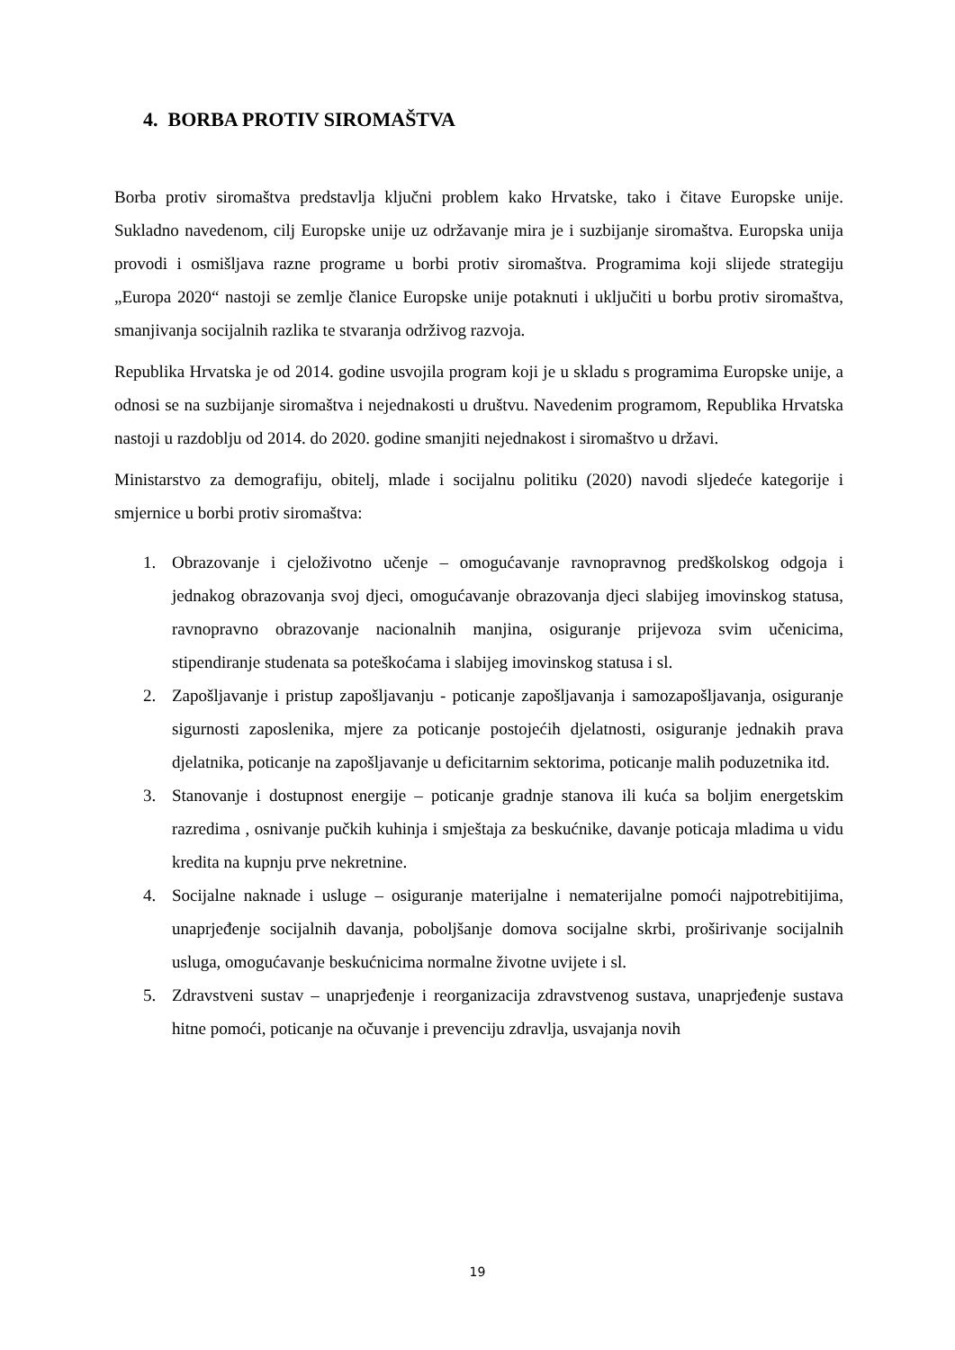4. BORBA PROTIV SIROMAŠTVA
Borba protiv siromaštva predstavlja ključni problem kako Hrvatske, tako i čitave Europske unije. Sukladno navedenom, cilj Europske unije uz održavanje mira je i suzbijanje siromaštva. Europska unija provodi i osmišljava razne programe u borbi protiv siromaštva. Programima koji slijede strategiju „Europa 2020“ nastoji se zemlje članice Europske unije potaknuti i uključiti u borbu protiv siromaštva, smanjivanja socijalnih razlika te stvaranja održivog razvoja.
Republika Hrvatska je od 2014. godine usvojila program koji je u skladu s programima Europske unije, a odnosi se na suzbijanje siromaštva i nejednakosti u društvu. Navedenim programom, Republika Hrvatska nastoji u razdoblju od 2014. do 2020. godine smanjiti nejednakost i siromaštvo u državi.
Ministarstvo za demografiju, obitelj, mlade i socijalnu politiku (2020) navodi sljedeće kategorije i smjernice u borbi protiv siromaštva:
1. Obrazovanje i cjeloživotno učenje – omogućavanje ravnopravnog predškolskog odgoja i jednakog obrazovanja svoj djeci, omogućavanje obrazovanja djeci slabijeg imovinskog statusa, ravnopravno obrazovanje nacionalnih manjina, osiguranje prijevoza svim učenicima, stipendiranje studenata sa poteškoćama i slabijeg imovinskog statusa i sl.
2. Zapošljavanje i pristup zapošljavanju - poticanje zapošljavanja i samozapošljavanja, osiguranje sigurnosti zaposlenika, mjere za poticanje postojećih djelatnosti, osiguranje jednakih prava djelatnika, poticanje na zapošljavanje u deficitarnim sektorima, poticanje malih poduzetnika itd.
3. Stanovanje i dostupnost energije – poticanje gradnje stanova ili kuća sa boljim energetskim razredima , osnivanje pučkih kuhinja i smještaja za beskućnike, davanje poticaja mladima u vidu kredita na kupnju prve nekretnine.
4. Socijalne naknade i usluge – osiguranje materijalne i nematerijalne pomoći najpotrebitijima, unaprjeđenje socijalnih davanja, poboljšanje domova socijalne skrbi, proširivanje socijalnih usluga, omogućavanje beskućnicima normalne životne uvijete i sl.
5. Zdravstveni sustav – unaprjeđenje i reorganizacija zdravstvenog sustava, unaprjeđenje sustava hitne pomoći, poticanje na očuvanje i prevenciju zdravlja, usvajanja novih
19